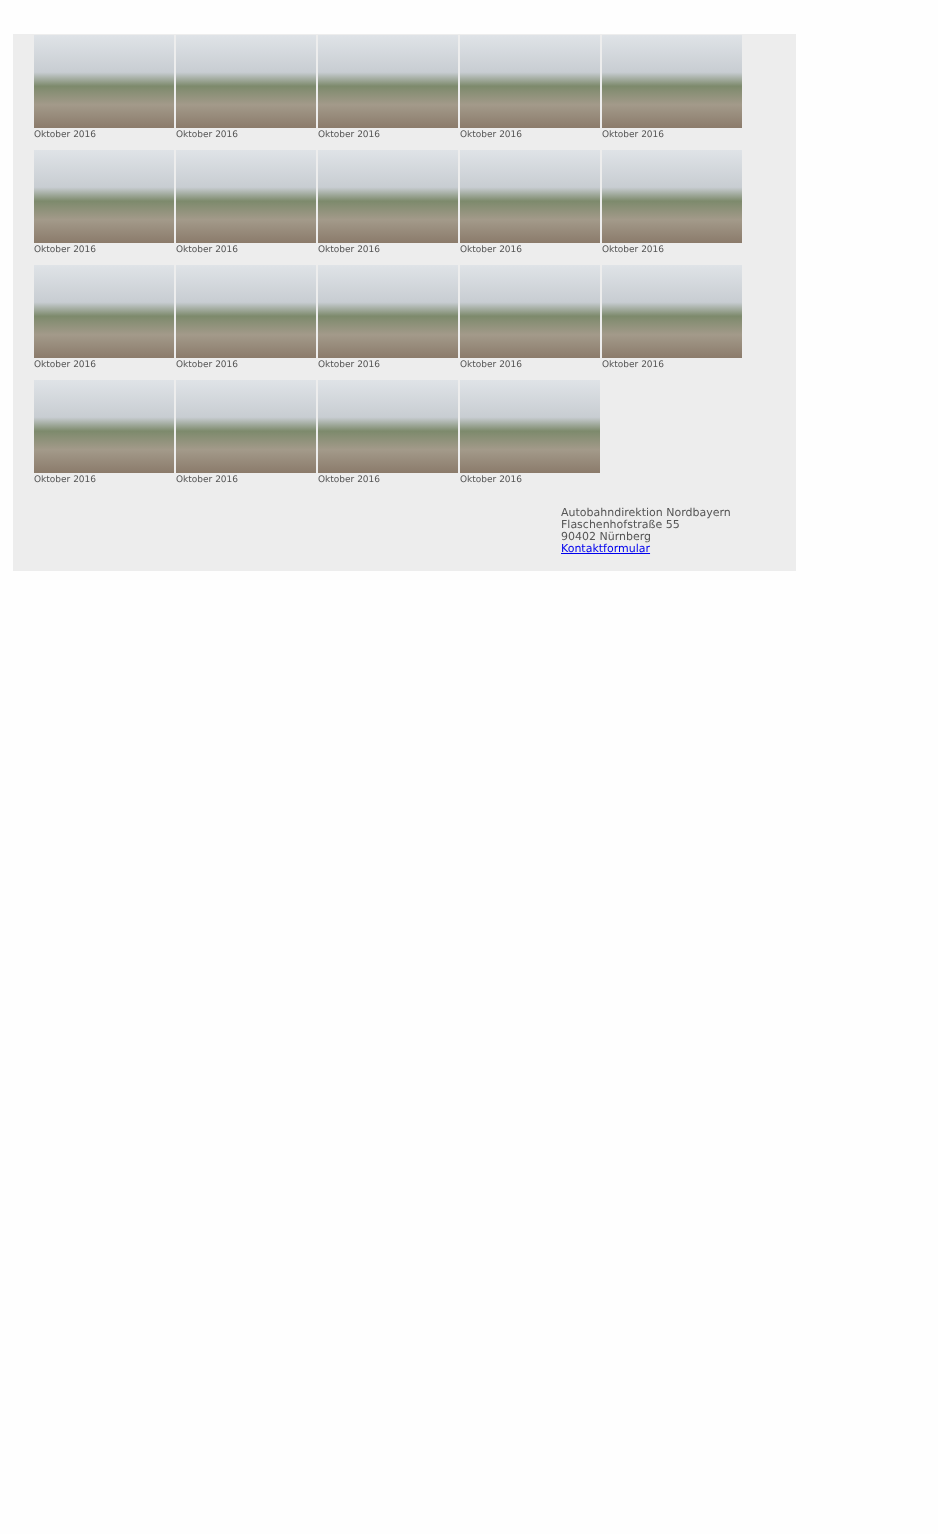Oktober 2016 Oktober 2016 Oktober 2016 Oktober 2016 Oktober 2016 Oktober 2016 Oktober 2016 Oktober 2016 Oktober 2016 Oktober 2016 Oktober 2016 Oktober 2016 Oktober 2016 Oktober 2016 Oktober 2016 Oktober 2016 Oktober 2016 Oktober 2016 Oktober 2016
Autobahndirektion Nordbayern
Flaschenhofstraße 55
90402 Nürnberg
Kontaktformular